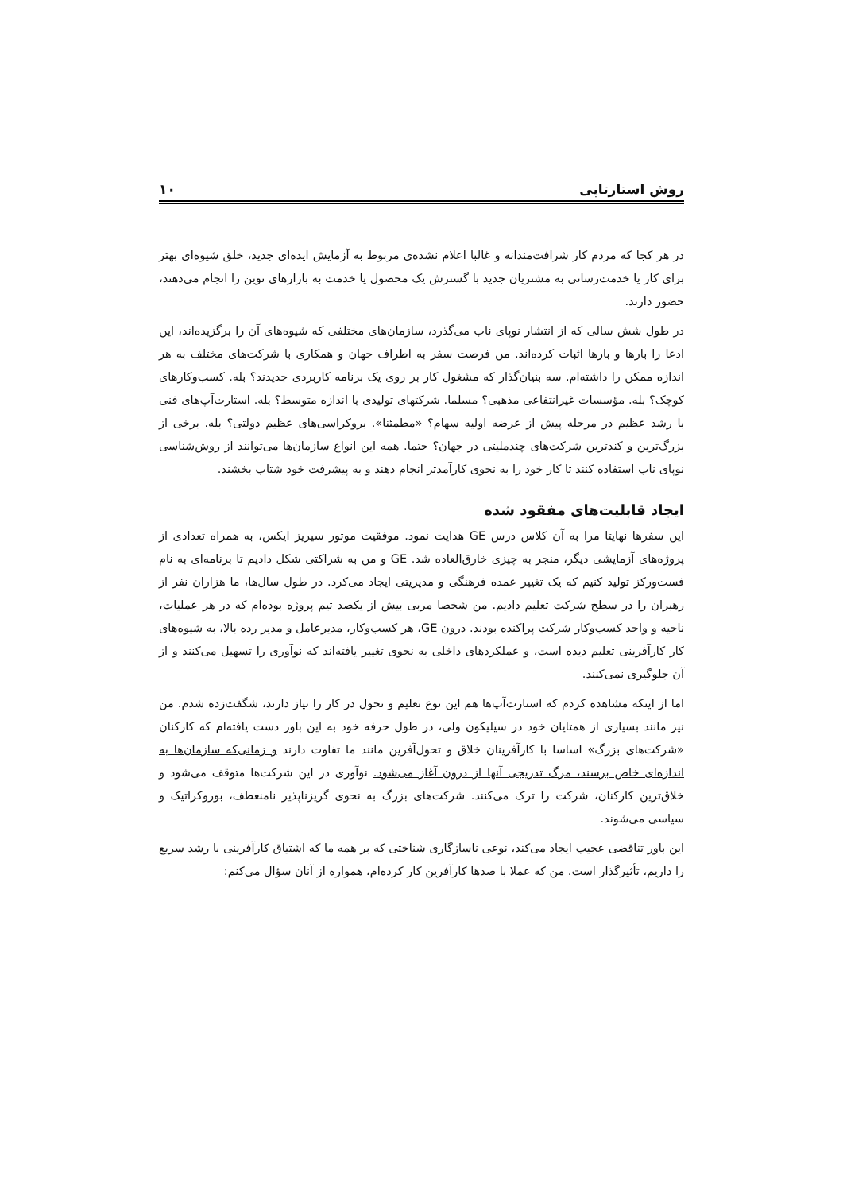روش استارتاپی ۱۰
در هر کجا که مردم کار شرافت‌مندانه و غالبا اعلام نشده‌ی مربوط به آزمایش ایده‌ای جدید، خلق شیوه‌ای بهتر برای کار یا خدمت‌رسانی به مشتریان جدید با گسترش یک محصول یا خدمت به بازارهای نوین را انجام می‌دهند، حضور دارند.
در طول شش سالی که از انتشار نوپای ناب می‌گذرد، سازمان‌های مختلفی که شیوه‌های آن را برگزیده‌اند، این ادعا را بارها و بارها اثبات کرده‌اند. من فرصت سفر به اطراف جهان و همکاری با شرکت‌های مختلف به هر اندازه ممکن را داشته‌ام. سه بنیان‌گذار که مشغول کار بر روی یک برنامه کاربردی جدیدند؟ بله. کسب‌وکارهای کوچک؟ بله. مؤسسات غیرانتفاعی مذهبی؟ مسلما. شرکتهای تولیدی با اندازه متوسط؟ بله. استارت‌آپ‌های فنی با رشد عظیم در مرحله پیش از عرضه اولیه سهام؟ «مطمئنا». بروکراسی‌های عظیم دولتی؟ بله. برخی از بزرگ‌ترین و کندترین شرکت‌های چندملیتی در جهان؟ حتما. همه این انواع سازمان‌ها می‌توانند از روش‌شناسی نوپای ناب استفاده کنند تا کار خود را به نحوی کارآمدتر انجام دهند و به پیشرفت خود شتاب بخشند.
ایجاد قابلیت‌های مفقود شده
این سفرها نهایتا مرا به آن کلاس درس GE هدایت نمود. موفقیت موتور سیریز ایکس، به همراه تعدادی از پروژه‌های آزمایشی دیگر، منجر به چیزی خارق‌العاده شد. GE و من به شراکتی شکل دادیم تا برنامه‌ای به نام فست‌ورکز تولید کنیم که یک تغییر عمده فرهنگی و مدیریتی ایجاد می‌کرد. در طول سال‌ها، ما هزاران نفر از رهبران را در سطح شرکت تعلیم دادیم. من شخصا مربی بیش از یکصد تیم پروژه بوده‌ام که در هر عملیات، ناحیه و واحد کسب‌وکار شرکت پراکنده بودند. درون GE، هر کسب‌وکار، مدیرعامل و مدیر رده بالا، به شیوه‌های کار کارآفرینی تعلیم دیده است، و عملکردهای داخلی به نحوی تغییر یافته‌اند که نوآوری را تسهیل می‌کنند و از آن جلوگیری نمی‌کنند.
اما از اینکه مشاهده کردم که استارت‌آپ‌ها هم این نوع تعلیم و تحول در کار را نیاز دارند، شگفت‌زده شدم. من نیز مانند بسیاری از همتایان خود در سیلیکون ولی، در طول حرفه خود به این باور دست یافته‌ام که کارکنان «شرکت‌های بزرگ» اساسا با کارآفرینان خلاق و تحول‌آفرین مانند ما تفاوت دارند و زمانی‌که سازمان‌ها به اندازه‌ای خاص برسند، مرگ تدریجی آنها از درون آغاز می‌شود. نوآوری در این شرکت‌ها متوقف می‌شود و خلاق‌ترین کارکنان، شرکت را ترک می‌کنند. شرکت‌های بزرگ به نحوی گریزناپذیر نامنعطف، بوروکراتیک و سیاسی می‌شوند.
این باور تناقضی عجیب ایجاد می‌کند، نوعی ناسازگاری شناختی که بر همه ما که اشتیاق کارآفرینی با رشد سریع را داریم، تأثیرگذار است. من که عملا با صدها کارآفرین کار کرده‌ام، همواره از آنان سؤال می‌کنم: